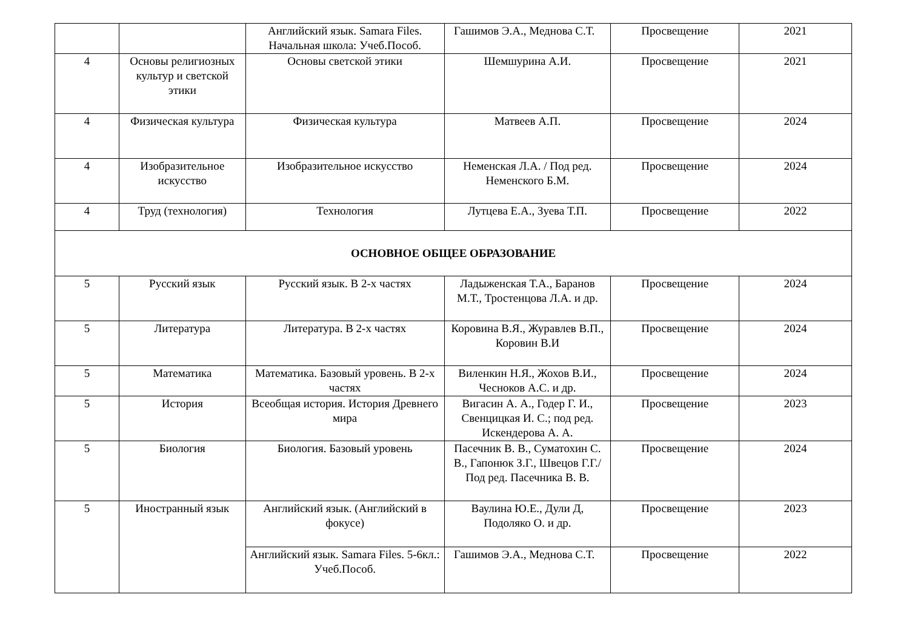| | | Английский язык. Samara Files. Начальная школа: Учеб.Пособ. | Гашимов Э.А., Меднова С.Т. | Просвещение | 2021 |
| 4 | Основы религиозных культур и светской этики | Основы светской этики | Шемшурина А.И. | Просвещение | 2021 |
| 4 | Физическая культура | Физическая культура | Матвеев А.П. | Просвещение | 2024 |
| 4 | Изобразительное искусство | Изобразительное искусство | Неменская Л.А. / Под ред. Неменского Б.М. | Просвещение | 2024 |
| 4 | Труд (технология) | Технология | Лутцева Е.А., Зуева Т.П. | Просвещение | 2022 |
| ОСНОВНОЕ ОБЩЕЕ ОБРАЗОВАНИЕ | | | | | |
| 5 | Русский язык | Русский язык. В 2-х частях | Ладыженская Т.А., Баранов М.Т., Тростенцова Л.А. и др. | Просвещение | 2024 |
| 5 | Литература | Литература. В 2-х частях | Коровина В.Я., Журавлев В.П., Коровин В.И | Просвещение | 2024 |
| 5 | Математика | Математика. Базовый уровень. В 2-х частях | Виленкин Н.Я., Жохов В.И., Чесноков А.С. и др. | Просвещение | 2024 |
| 5 | История | Всеобщая история. История Древнего мира | Вигасин А. А., Годер Г. И., Свенцицкая И. С.; под ред. Искендерова А. А. | Просвещение | 2023 |
| 5 | Биология | Биология. Базовый уровень | Пасечник В. В., Суматохин С. В., Гапонюк З.Г., Швецов Г.Г./ Под ред. Пасечника В. В. | Просвещение | 2024 |
| 5 | Иностранный язык | Английский язык. (Английский в фокусе) | Ваулина Ю.Е., Дули Д, Подоляко О. и др. | Просвещение | 2023 |
| | | Английский язык. Samara Files. 5-6кл.: Учеб.Пособ. | Гашимов Э.А., Меднова С.Т. | Просвещение | 2022 |